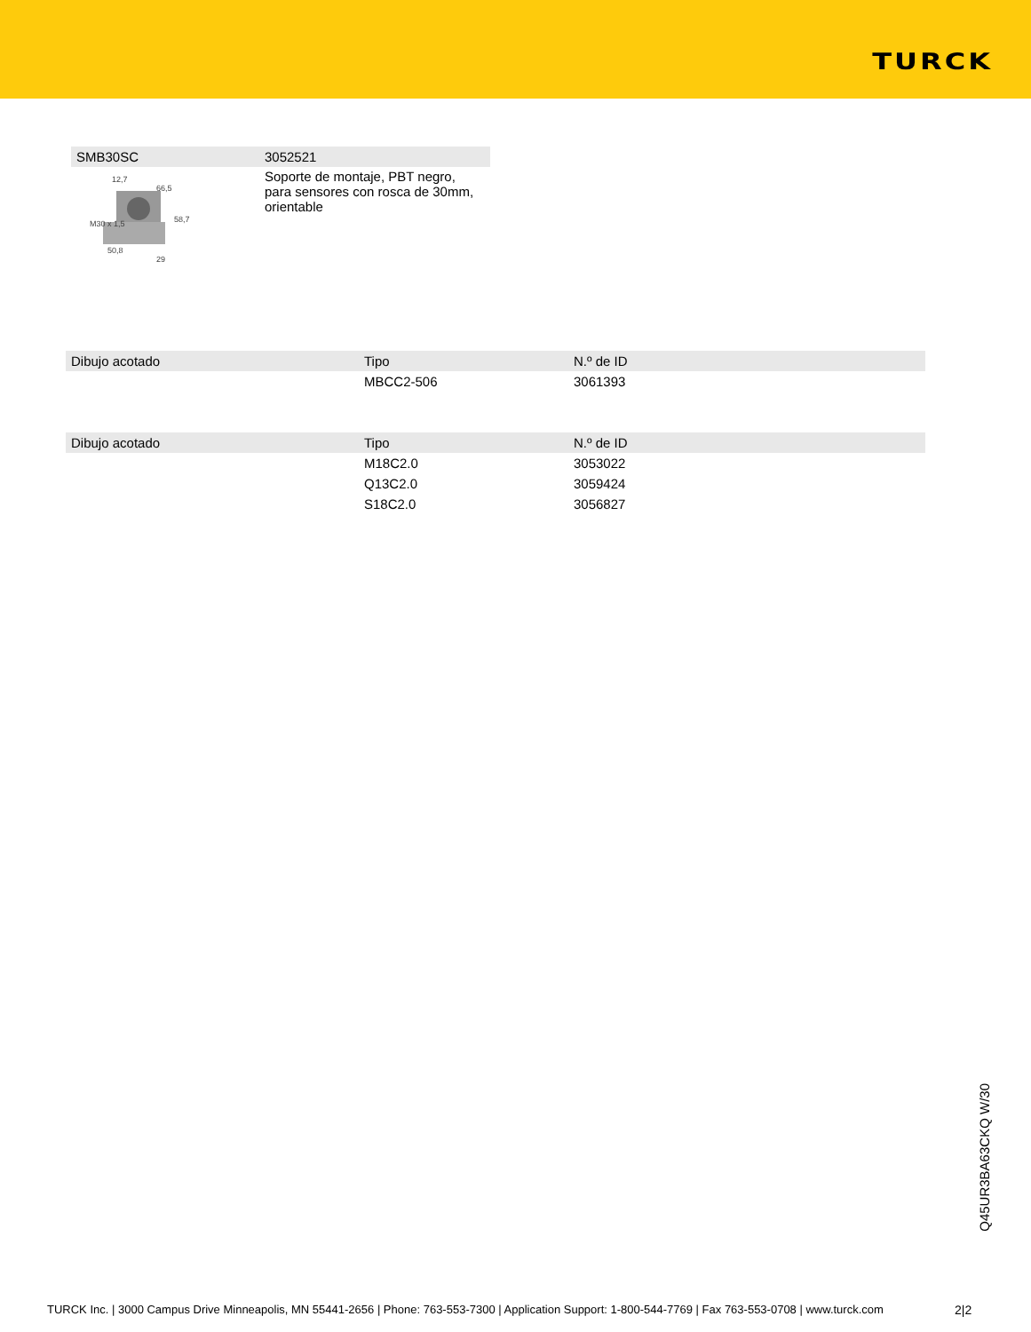TURCK
| SMB30SC | 3052521 |
| --- | --- |
| M30 x 1,5 58,7 12,7 66,5 50,8 29 | Soporte de montaje, PBT negro, para sensores con rosca de 30mm, orientable |
| Dibujo acotado | Tipo | N.º de ID |
| --- | --- | --- |
| | MBCC2-506 | 3061393 |
| Dibujo acotado | Tipo | N.º de ID |
| --- | --- | --- |
| | M18C2.0 | 3053022 |
| | Q13C2.0 | 3059424 |
| | S18C2.0 | 3056827 |
Q45UR3BA63CKQ W/30
TURCK Inc. | 3000 Campus Drive Minneapolis, MN 55441-2656 | Phone: 763-553-7300 | Application Support: 1-800-544-7769 | Fax 763-553-0708 | www.turck.com
2|2